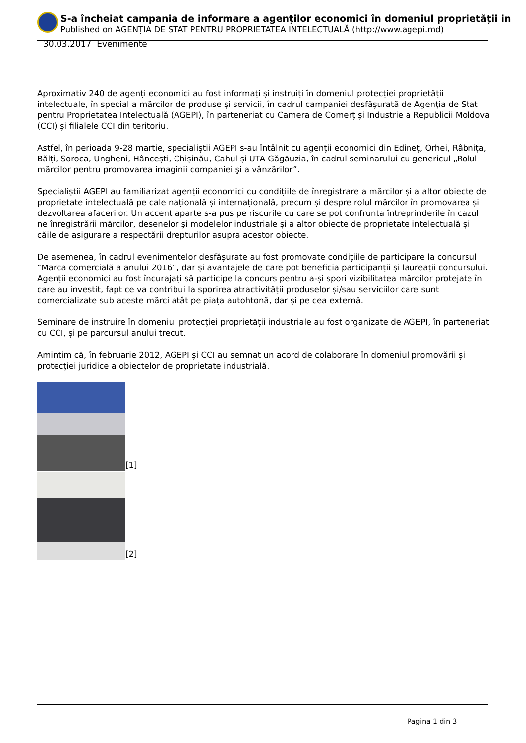S-a încheiat campania de informare a agenților economici în domeniul proprietății in
Published on AGENȚIA DE STAT PENTRU PROPRIETATEA INTELECTUALĂ (http://www.agepi.md)
30.03.2017 Evenimente
Aproximativ 240 de agenți economici au fost informați și instruiți în domeniul protecției proprietății intelectuale, în special a mărcilor de produse și servicii, în cadrul campaniei desfășurată de Agenția de Stat pentru Proprietatea Intelectuală (AGEPI), în parteneriat cu Camera de Comerț și Industrie a Republicii Moldova (CCI) și filialele CCI din teritoriu.
Astfel, în perioada 9-28 martie, specialiștii AGEPI s-au întâlnit cu agenții economici din Edineț, Orhei, Râbnița, Bălți, Soroca, Ungheni, Hâncești, Chișinău, Cahul și UTA Găgăuzia, în cadrul seminarului cu genericul „Rolul mărcilor pentru promovarea imaginii companiei şi a vânzărilor”.
Specialiștii AGEPI au familiarizat agenții economici cu condițiile de înregistrare a mărcilor și a altor obiecte de proprietate intelectuală pe cale națională și internațională, precum și despre rolul mărcilor în promovarea și dezvoltarea afacerilor. Un accent aparte s-a pus pe riscurile cu care se pot confrunta întreprinderile în cazul ne înregistrării mărcilor, desenelor şi modelelor industriale și a altor obiecte de proprietate intelectuală și căile de asigurare a respectării drepturilor asupra acestor obiecte.
De asemenea, în cadrul evenimentelor desfășurate au fost promovate condițiile de participare la concursul “Marca comercială a anului 2016”, dar și avantajele de care pot beneficia participanții și laureații concursului. Agenții economici au fost încurajați să participe la concurs pentru a-și spori vizibilitatea mărcilor protejate în care au investit, fapt ce va contribui la sporirea atractivității produselor și/sau serviciilor care sunt comercializate sub aceste mărci atât pe piața autohtonă, dar și pe cea externă.
Seminare de instruire în domeniul protecției proprietății industriale au fost organizate de AGEPI, în parteneriat cu CCI, și pe parcursul anului trecut.
Amintim că, în februarie 2012, AGEPI și CCI au semnat un acord de colaborare în domeniul promovării și protecției juridice a obiectelor de proprietate industrială.
[1]
[2]
Pagina 1 din 3